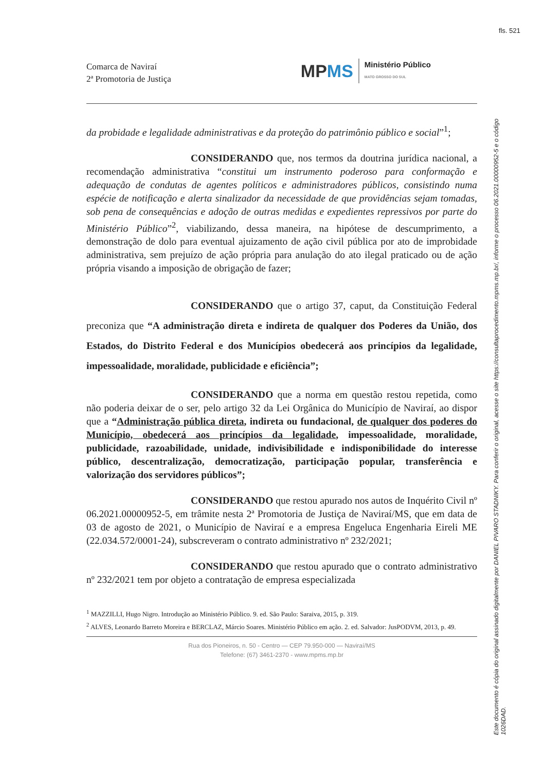fls. 521
Comarca de Naviraí
2ª Promotoria de Justiça
MPMS
Ministério Público
MATO GROSSO DO SUL
da probidade e legalidade administrativas e da proteção do patrimônio público e social”<sup>1</sup>;
CONSIDERANDO que, nos termos da doutrina jurídica nacional, a recomendação administrativa “constitui um instrumento poderoso para conformação e adequação de condutas de agentes políticos e administradores públicos, consistindo numa espécie de notificação e alerta sinalizador da necessidade de que providências sejam tomadas, sob pena de consequências e adoção de outras medidas e expedientes repressivos por parte do Ministério Público”<sup>2</sup>, viabilizando, dessa maneira, na hipótese de descumprimento, a demonstração de dolo para eventual ajuizamento de ação civil pública por ato de improbidade administrativa, sem prejuízo de ação própria para anulação do ato ilegal praticado ou de ação própria visando a imposição de obrigação de fazer;
CONSIDERANDO que o artigo 37, caput, da Constituição Federal preconiza que “A administração direta e indireta de qualquer dos Poderes da União, dos Estados, do Distrito Federal e dos Municípios obedecerá aos princípios da legalidade, impessoalidade, moralidade, publicidade e eficiência”;
CONSIDERANDO que a norma em questão restou repetida, como não poderia deixar de o ser, pelo artigo 32 da Lei Orgânica do Município de Naviraí, ao dispor que a “Administração pública direta, indireta ou fundacional, de qualquer dos poderes do Município, obedecerá aos princípios da legalidade, impessoalidade, moralidade, publicidade, razoabilidade, unidade, indivisibilidade e indisponibilidade do interesse público, descentralização, democratização, participação popular, transferência e valorização dos servidores públicos”;
CONSIDERANDO que restou apurado nos autos de Inquérito Civil nº 06.2021.00000952-5, em trâmite nesta 2ª Promotoria de Justiça de Naviraí/MS, que em data de 03 de agosto de 2021, o Município de Naviraí e a empresa Engeluca Engenharia Eireli ME (22.034.572/0001-24), subscreveram o contrato administrativo nº 232/2021;
CONSIDERANDO que restou apurado que o contrato administrativo nº 232/2021 tem por objeto a contratação de empresa especializada
<sup>1</sup> MAZZILLI, Hugo Nigro. Introdução ao Ministério Público. 9. ed. São Paulo: Saraiva, 2015, p. 319.
<sup>2</sup> ALVES, Leonardo Barreto Moreira e BERCLAZ, Márcio Soares. Ministério Público em ação. 2. ed. Salvador: JusPODVM, 2013, p. 49.
Rua dos Pioneiros, n. 50 - Centro — CEP 79.950-000 — Naviraí/MS
Telefone: (67) 3461-2370 - www.mpms.mp.br
Este documento é cópia do original assinado digitalmente por DANIEL PIVARO STADNIKY. Para conferir o original, acesse o site https://consultaprocedimento.mpms.mp.br/, informe o processo 06.2021.00000952-5 e o código 1026DAD.